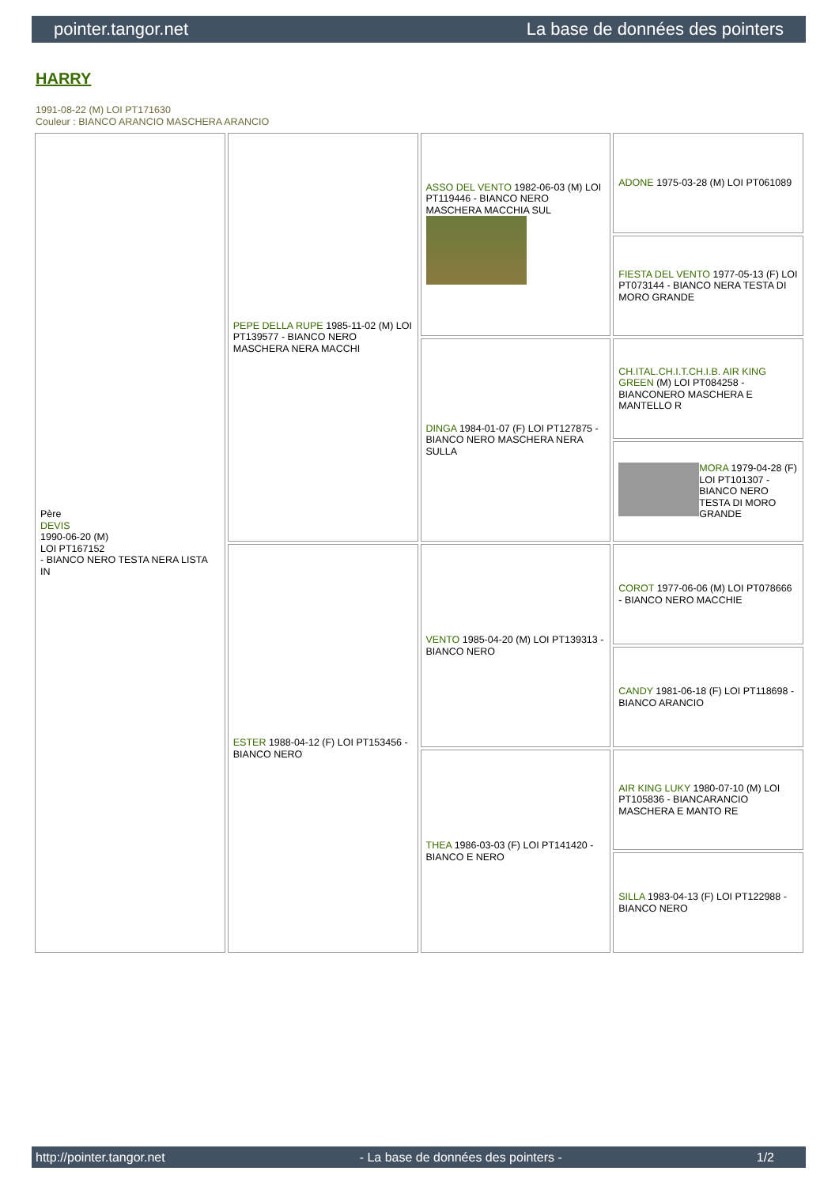pointer.tangor.net La base de données des pointers
HARRY
1991-08-22 (M) LOI PT171630
Couleur : BIANCO ARANCIO MASCHERA ARANCIO
| Père DEVIS 1990-06-20 (M) LOI PT167152 - BIANCO NERO TESTA NERA LISTA IN | PEPE DELLA RUPE 1985-11-02 (M) LOI PT139577 - BIANCO NERO MASCHERA NERA MACCHI | ASSO DEL VENTO 1982-06-03 (M) LOI PT119446 - BIANCO NERO MASCHERA MACCHIA SUL | ADONE 1975-03-28 (M) LOI PT061089 |
| | | | FIESTA DEL VENTO 1977-05-13 (F) LOI PT073144 - BIANCO NERA TESTA DI MORO GRANDE |
| | | DINGA 1984-01-07 (F) LOI PT127875 - BIANCO NERO MASCHERA NERA SULLA | CH.ITAL.CH.I.T.CH.I.B. AIR KING GREEN (M) LOI PT084258 - BIANCONERO MASCHERA E MANTELLO R |
| | | | MORA 1979-04-28 (F) LOI PT101307 - BIANCO NERO TESTA DI MORO GRANDE |
| | ESTER 1988-04-12 (F) LOI PT153456 - BIANCO NERO | VENTO 1985-04-20 (M) LOI PT139313 - BIANCO NERO | COROT 1977-06-06 (M) LOI PT078666 - BIANCO NERO MACCHIE |
| | | | CANDY 1981-06-18 (F) LOI PT118698 - BIANCO ARANCIO |
| | | THEA 1986-03-03 (F) LOI PT141420 - BIANCO E NERO | AIR KING LUKY 1980-07-10 (M) LOI PT105836 - BIANCARANCIO MASCHERA E MANTO RE |
| | | | SILLA 1983-04-13 (F) LOI PT122988 - BIANCO NERO |
http://pointer.tangor.net - La base de données des pointers - 1/2